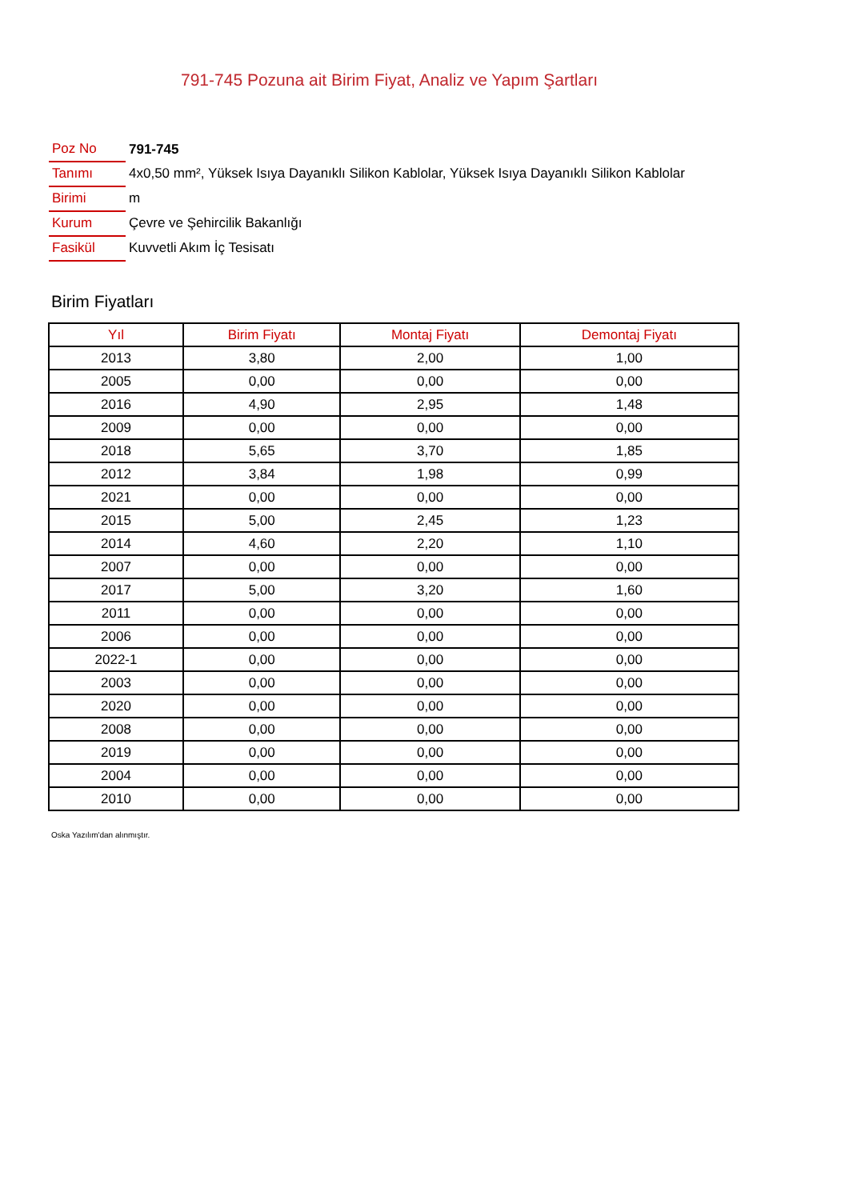791-745 Pozuna ait Birim Fiyat, Analiz ve Yapım Şartları
| Poz No | 791-745 |
| Tanımı | 4x0,50 mm², Yüksek Isıya Dayanıklı Silikon Kablolar, Yüksek Isıya Dayanıklı Silikon Kablolar |
| Birimi | m |
| Kurum | Çevre ve Şehircilik Bakanlığı |
| Fasikül | Kuvvetli Akım İç Tesisatı |
Birim Fiyatları
| Yıl | Birim Fiyatı | Montaj Fiyatı | Demontaj Fiyatı |
| --- | --- | --- | --- |
| 2013 | 3,80 | 2,00 | 1,00 |
| 2005 | 0,00 | 0,00 | 0,00 |
| 2016 | 4,90 | 2,95 | 1,48 |
| 2009 | 0,00 | 0,00 | 0,00 |
| 2018 | 5,65 | 3,70 | 1,85 |
| 2012 | 3,84 | 1,98 | 0,99 |
| 2021 | 0,00 | 0,00 | 0,00 |
| 2015 | 5,00 | 2,45 | 1,23 |
| 2014 | 4,60 | 2,20 | 1,10 |
| 2007 | 0,00 | 0,00 | 0,00 |
| 2017 | 5,00 | 3,20 | 1,60 |
| 2011 | 0,00 | 0,00 | 0,00 |
| 2006 | 0,00 | 0,00 | 0,00 |
| 2022-1 | 0,00 | 0,00 | 0,00 |
| 2003 | 0,00 | 0,00 | 0,00 |
| 2020 | 0,00 | 0,00 | 0,00 |
| 2008 | 0,00 | 0,00 | 0,00 |
| 2019 | 0,00 | 0,00 | 0,00 |
| 2004 | 0,00 | 0,00 | 0,00 |
| 2010 | 0,00 | 0,00 | 0,00 |
Oska Yazılım'dan alınmıştır.